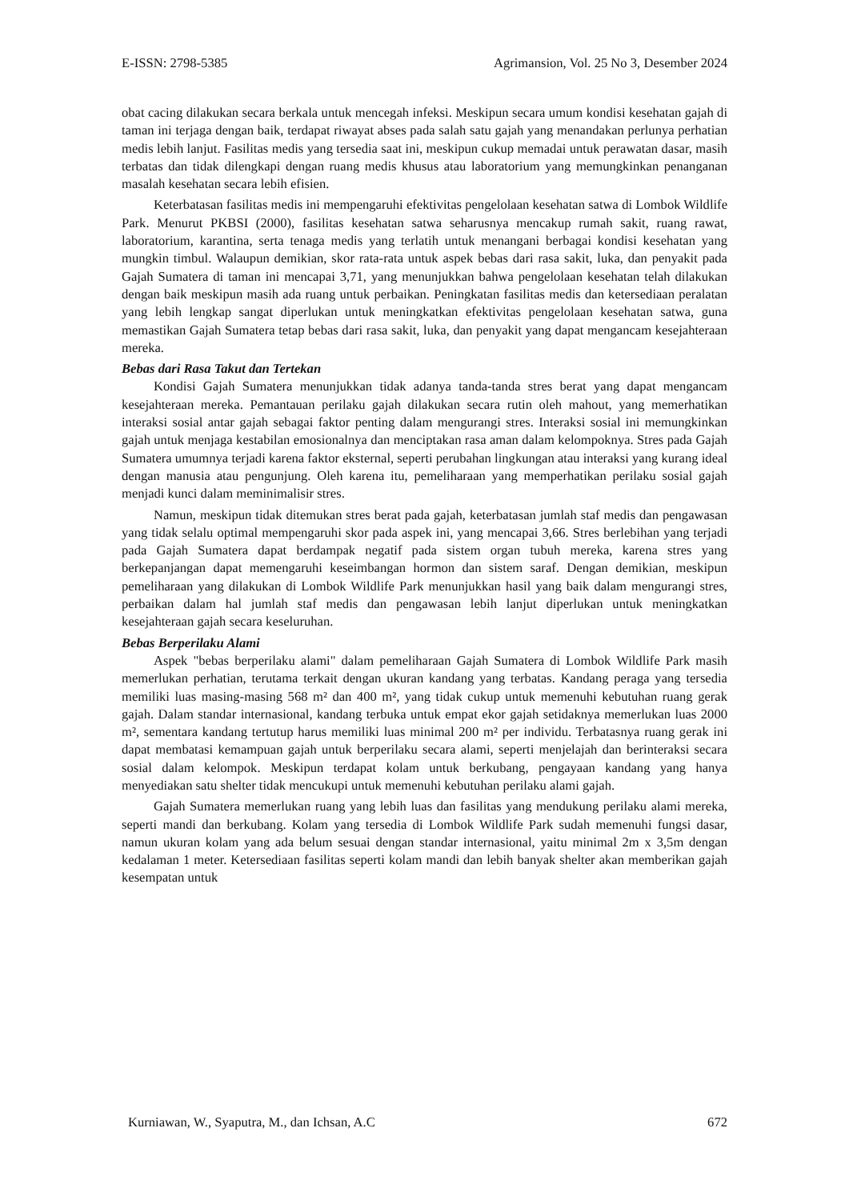E-ISSN: 2798-5385 Agrimansion, Vol. 25 No 3, Desember 2024
obat cacing dilakukan secara berkala untuk mencegah infeksi. Meskipun secara umum kondisi kesehatan gajah di taman ini terjaga dengan baik, terdapat riwayat abses pada salah satu gajah yang menandakan perlunya perhatian medis lebih lanjut. Fasilitas medis yang tersedia saat ini, meskipun cukup memadai untuk perawatan dasar, masih terbatas dan tidak dilengkapi dengan ruang medis khusus atau laboratorium yang memungkinkan penanganan masalah kesehatan secara lebih efisien.
Keterbatasan fasilitas medis ini mempengaruhi efektivitas pengelolaan kesehatan satwa di Lombok Wildlife Park. Menurut PKBSI (2000), fasilitas kesehatan satwa seharusnya mencakup rumah sakit, ruang rawat, laboratorium, karantina, serta tenaga medis yang terlatih untuk menangani berbagai kondisi kesehatan yang mungkin timbul. Walaupun demikian, skor rata-rata untuk aspek bebas dari rasa sakit, luka, dan penyakit pada Gajah Sumatera di taman ini mencapai 3,71, yang menunjukkan bahwa pengelolaan kesehatan telah dilakukan dengan baik meskipun masih ada ruang untuk perbaikan. Peningkatan fasilitas medis dan ketersediaan peralatan yang lebih lengkap sangat diperlukan untuk meningkatkan efektivitas pengelolaan kesehatan satwa, guna memastikan Gajah Sumatera tetap bebas dari rasa sakit, luka, dan penyakit yang dapat mengancam kesejahteraan mereka.
Bebas dari Rasa Takut dan Tertekan
Kondisi Gajah Sumatera menunjukkan tidak adanya tanda-tanda stres berat yang dapat mengancam kesejahteraan mereka. Pemantauan perilaku gajah dilakukan secara rutin oleh mahout, yang memerhatikan interaksi sosial antar gajah sebagai faktor penting dalam mengurangi stres. Interaksi sosial ini memungkinkan gajah untuk menjaga kestabilan emosionalnya dan menciptakan rasa aman dalam kelompoknya. Stres pada Gajah Sumatera umumnya terjadi karena faktor eksternal, seperti perubahan lingkungan atau interaksi yang kurang ideal dengan manusia atau pengunjung. Oleh karena itu, pemeliharaan yang memperhatikan perilaku sosial gajah menjadi kunci dalam meminimalisir stres.
Namun, meskipun tidak ditemukan stres berat pada gajah, keterbatasan jumlah staf medis dan pengawasan yang tidak selalu optimal mempengaruhi skor pada aspek ini, yang mencapai 3,66. Stres berlebihan yang terjadi pada Gajah Sumatera dapat berdampak negatif pada sistem organ tubuh mereka, karena stres yang berkepanjangan dapat memengaruhi keseimbangan hormon dan sistem saraf. Dengan demikian, meskipun pemeliharaan yang dilakukan di Lombok Wildlife Park menunjukkan hasil yang baik dalam mengurangi stres, perbaikan dalam hal jumlah staf medis dan pengawasan lebih lanjut diperlukan untuk meningkatkan kesejahteraan gajah secara keseluruhan.
Bebas Berperilaku Alami
Aspek "bebas berperilaku alami" dalam pemeliharaan Gajah Sumatera di Lombok Wildlife Park masih memerlukan perhatian, terutama terkait dengan ukuran kandang yang terbatas. Kandang peraga yang tersedia memiliki luas masing-masing 568 m² dan 400 m², yang tidak cukup untuk memenuhi kebutuhan ruang gerak gajah. Dalam standar internasional, kandang terbuka untuk empat ekor gajah setidaknya memerlukan luas 2000 m², sementara kandang tertutup harus memiliki luas minimal 200 m² per individu. Terbatasnya ruang gerak ini dapat membatasi kemampuan gajah untuk berperilaku secara alami, seperti menjelajah dan berinteraksi secara sosial dalam kelompok. Meskipun terdapat kolam untuk berkubang, pengayaan kandang yang hanya menyediakan satu shelter tidak mencukupi untuk memenuhi kebutuhan perilaku alami gajah.
Gajah Sumatera memerlukan ruang yang lebih luas dan fasilitas yang mendukung perilaku alami mereka, seperti mandi dan berkubang. Kolam yang tersedia di Lombok Wildlife Park sudah memenuhi fungsi dasar, namun ukuran kolam yang ada belum sesuai dengan standar internasional, yaitu minimal 2m x 3,5m dengan kedalaman 1 meter. Ketersediaan fasilitas seperti kolam mandi dan lebih banyak shelter akan memberikan gajah kesempatan untuk
Kurniawan, W., Syaputra, M., dan Ichsan, A.C 672